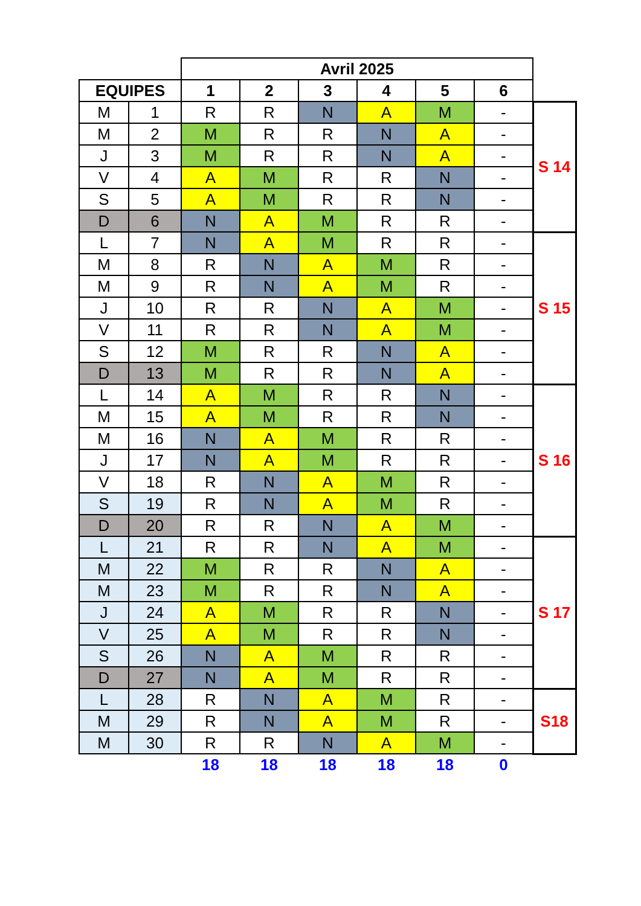| | | Avril 2025 | | | | | | |
| EQUIPES | | 1 | 2 | 3 | 4 | 5 | 6 | |
| M | 1 | R | R | N | A | M | - | S 14 |
| M | 2 | M | R | R | N | A | - | |
| J | 3 | M | R | R | N | A | - | |
| V | 4 | A | M | R | R | N | - | |
| S | 5 | A | M | R | R | N | - | |
| D | 6 | N | A | M | R | R | - | |
| L | 7 | N | A | M | R | R | - | S 15 |
| M | 8 | R | N | A | M | R | - | |
| M | 9 | R | N | A | M | R | - | |
| J | 10 | R | R | N | A | M | - | |
| V | 11 | R | R | N | A | M | - | |
| S | 12 | M | R | R | N | A | - | |
| D | 13 | M | R | R | N | A | - | |
| L | 14 | A | M | R | R | N | - | S 16 |
| M | 15 | A | M | R | R | N | - | |
| M | 16 | N | A | M | R | R | - | |
| J | 17 | N | A | M | R | R | - | |
| V | 18 | R | N | A | M | R | - | |
| S | 19 | R | N | A | M | R | - | |
| D | 20 | R | R | N | A | M | - | |
| L | 21 | R | R | N | A | M | - | S 17 |
| M | 22 | M | R | R | N | A | - | |
| M | 23 | M | R | R | N | A | - | |
| J | 24 | A | M | R | R | N | - | |
| V | 25 | A | M | R | R | N | - | |
| S | 26 | N | A | M | R | R | - | |
| D | 27 | N | A | M | R | R | - | |
| L | 28 | R | N | A | M | R | - | S18 |
| M | 29 | R | N | A | M | R | - | |
| M | 30 | R | R | N | A | M | - | |
| | | 18 | 18 | 18 | 18 | 18 | 0 | |